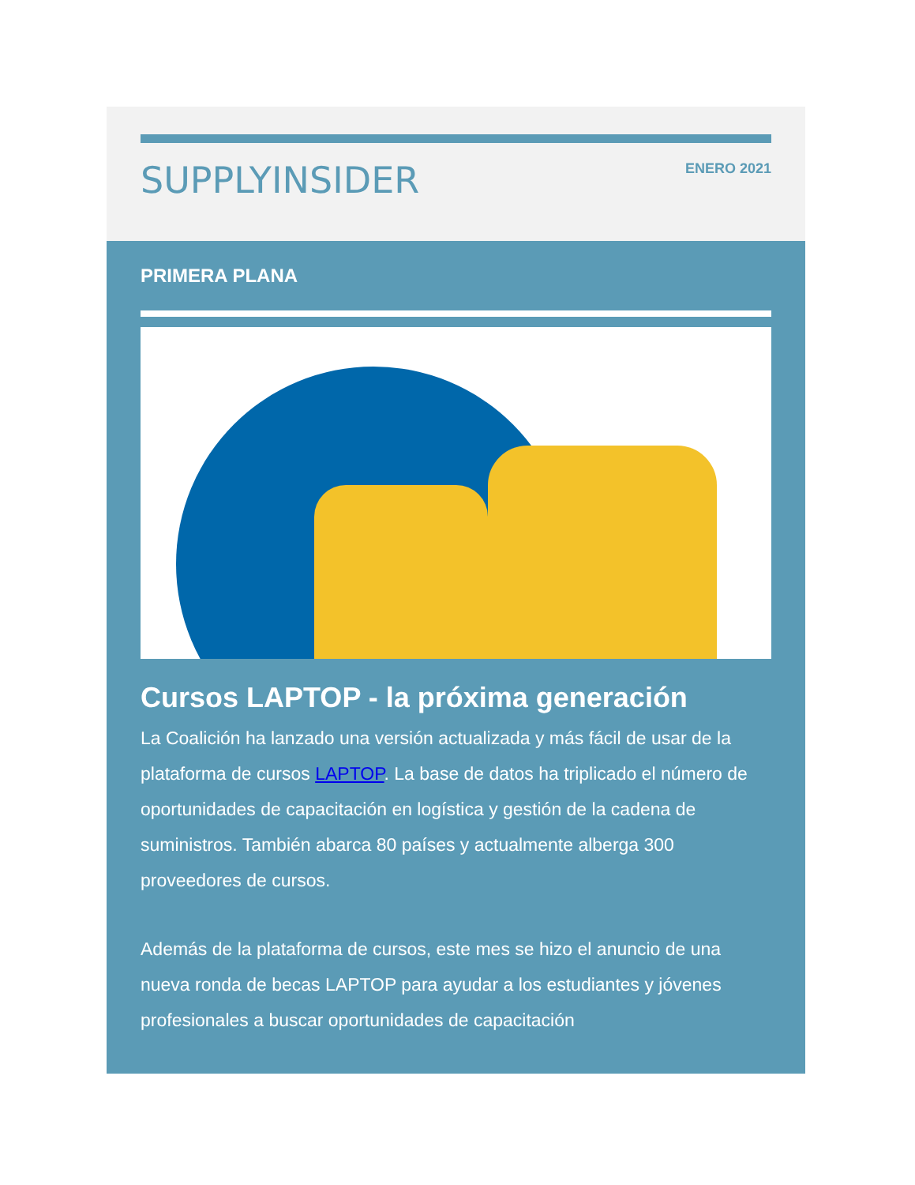SUPPLYINSIDER
ENERO 2021
PRIMERA PLANA
Cursos LAPTOP - la próxima generación
La Coalición ha lanzado una versión actualizada y más fácil de usar de la plataforma de cursos LAPTOP. La base de datos ha triplicado el número de oportunidades de capacitación en logística y gestión de la cadena de suministros. También abarca 80 países y actualmente alberga 300 proveedores de cursos.
Además de la plataforma de cursos, este mes se hizo el anuncio de una nueva ronda de becas LAPTOP para ayudar a los estudiantes y jóvenes profesionales a buscar oportunidades de capacitación